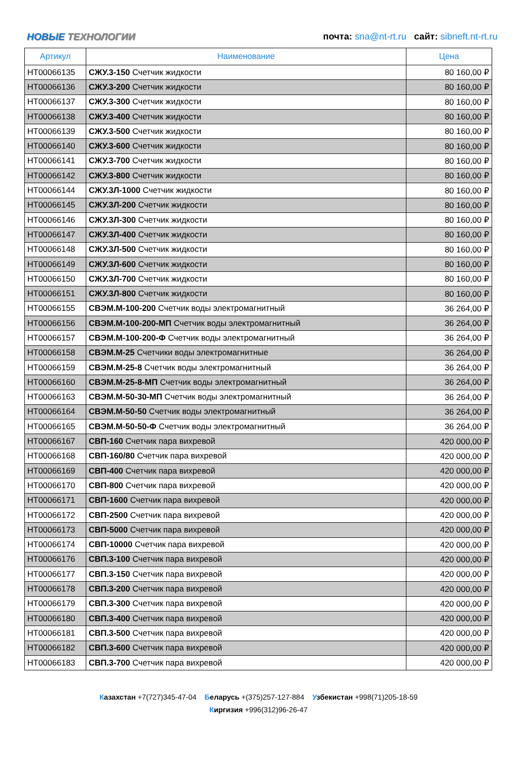НОВЫЕ ТЕХНОЛОГИИ
почта: sna@nt-rt.ru сайт: sibneft.nt-rt.ru
| Артикул | Наименование | Цена |
| --- | --- | --- |
| НТ00066135 | СЖУ.3-150 Счетчик жидкости | 80 160,00 ₽ |
| НТ00066136 | СЖУ.3-200 Счетчик жидкости | 80 160,00 ₽ |
| НТ00066137 | СЖУ.3-300 Счетчик жидкости | 80 160,00 ₽ |
| НТ00066138 | СЖУ.3-400 Счетчик жидкости | 80 160,00 ₽ |
| НТ00066139 | СЖУ.3-500 Счетчик жидкости | 80 160,00 ₽ |
| НТ00066140 | СЖУ.3-600 Счетчик жидкости | 80 160,00 ₽ |
| НТ00066141 | СЖУ.3-700 Счетчик жидкости | 80 160,00 ₽ |
| НТ00066142 | СЖУ.3-800 Счетчик жидкости | 80 160,00 ₽ |
| НТ00066144 | СЖУ.3Л-1000 Счетчик жидкости | 80 160,00 ₽ |
| НТ00066145 | СЖУ.3Л-200 Счетчик жидкости | 80 160,00 ₽ |
| НТ00066146 | СЖУ.3Л-300 Счетчик жидкости | 80 160,00 ₽ |
| НТ00066147 | СЖУ.3Л-400 Счетчик жидкости | 80 160,00 ₽ |
| НТ00066148 | СЖУ.3Л-500 Счетчик жидкости | 80 160,00 ₽ |
| НТ00066149 | СЖУ.3Л-600 Счетчик жидкости | 80 160,00 ₽ |
| НТ00066150 | СЖУ.3Л-700 Счетчик жидкости | 80 160,00 ₽ |
| НТ00066151 | СЖУ.3Л-800 Счетчик жидкости | 80 160,00 ₽ |
| НТ00066155 | СВЭМ.М-100-200 Счетчик воды электромагнитный | 36 264,00 ₽ |
| НТ00066156 | СВЭМ.М-100-200-МП Счетчик воды электромагнитный | 36 264,00 ₽ |
| НТ00066157 | СВЭМ.М-100-200-Ф Счетчик воды электромагнитный | 36 264,00 ₽ |
| НТ00066158 | СВЭМ.М-25 Счетчики воды электромагнитные | 36 264,00 ₽ |
| НТ00066159 | СВЭМ.М-25-8 Счетчик воды электромагнитный | 36 264,00 ₽ |
| НТ00066160 | СВЭМ.М-25-8-МП Счетчик воды электромагнитный | 36 264,00 ₽ |
| НТ00066163 | СВЭМ.М-50-30-МП Счетчик воды электромагнитный | 36 264,00 ₽ |
| НТ00066164 | СВЭМ.М-50-50 Счетчик воды электромагнитный | 36 264,00 ₽ |
| НТ00066165 | СВЭМ.М-50-50-Ф Счетчик воды электромагнитный | 36 264,00 ₽ |
| НТ00066167 | СВП-160 Счетчик пара вихревой | 420 000,00 ₽ |
| НТ00066168 | СВП-160/80 Счетчик пара вихревой | 420 000,00 ₽ |
| НТ00066169 | СВП-400 Счетчик пара вихревой | 420 000,00 ₽ |
| НТ00066170 | СВП-800 Счетчик пара вихревой | 420 000,00 ₽ |
| НТ00066171 | СВП-1600 Счетчик пара вихревой | 420 000,00 ₽ |
| НТ00066172 | СВП-2500 Счетчик пара вихревой | 420 000,00 ₽ |
| НТ00066173 | СВП-5000 Счетчик пара вихревой | 420 000,00 ₽ |
| НТ00066174 | СВП-10000 Счетчик пара вихревой | 420 000,00 ₽ |
| НТ00066176 | СВП.3-100 Счетчик пара вихревой | 420 000,00 ₽ |
| НТ00066177 | СВП.3-150 Счетчик пара вихревой | 420 000,00 ₽ |
| НТ00066178 | СВП.3-200 Счетчик пара вихревой | 420 000,00 ₽ |
| НТ00066179 | СВП.3-300 Счетчик пара вихревой | 420 000,00 ₽ |
| НТ00066180 | СВП.3-400 Счетчик пара вихревой | 420 000,00 ₽ |
| НТ00066181 | СВП.3-500 Счетчик пара вихревой | 420 000,00 ₽ |
| НТ00066182 | СВП.3-600 Счетчик пара вихревой | 420 000,00 ₽ |
| НТ00066183 | СВП.3-700 Счетчик пара вихревой | 420 000,00 ₽ |
Казахстан +7(727)345-47-04 Беларусь +(375)257-127-884 Узбекистан +998(71)205-18-59
Киргизия +996(312)96-26-47